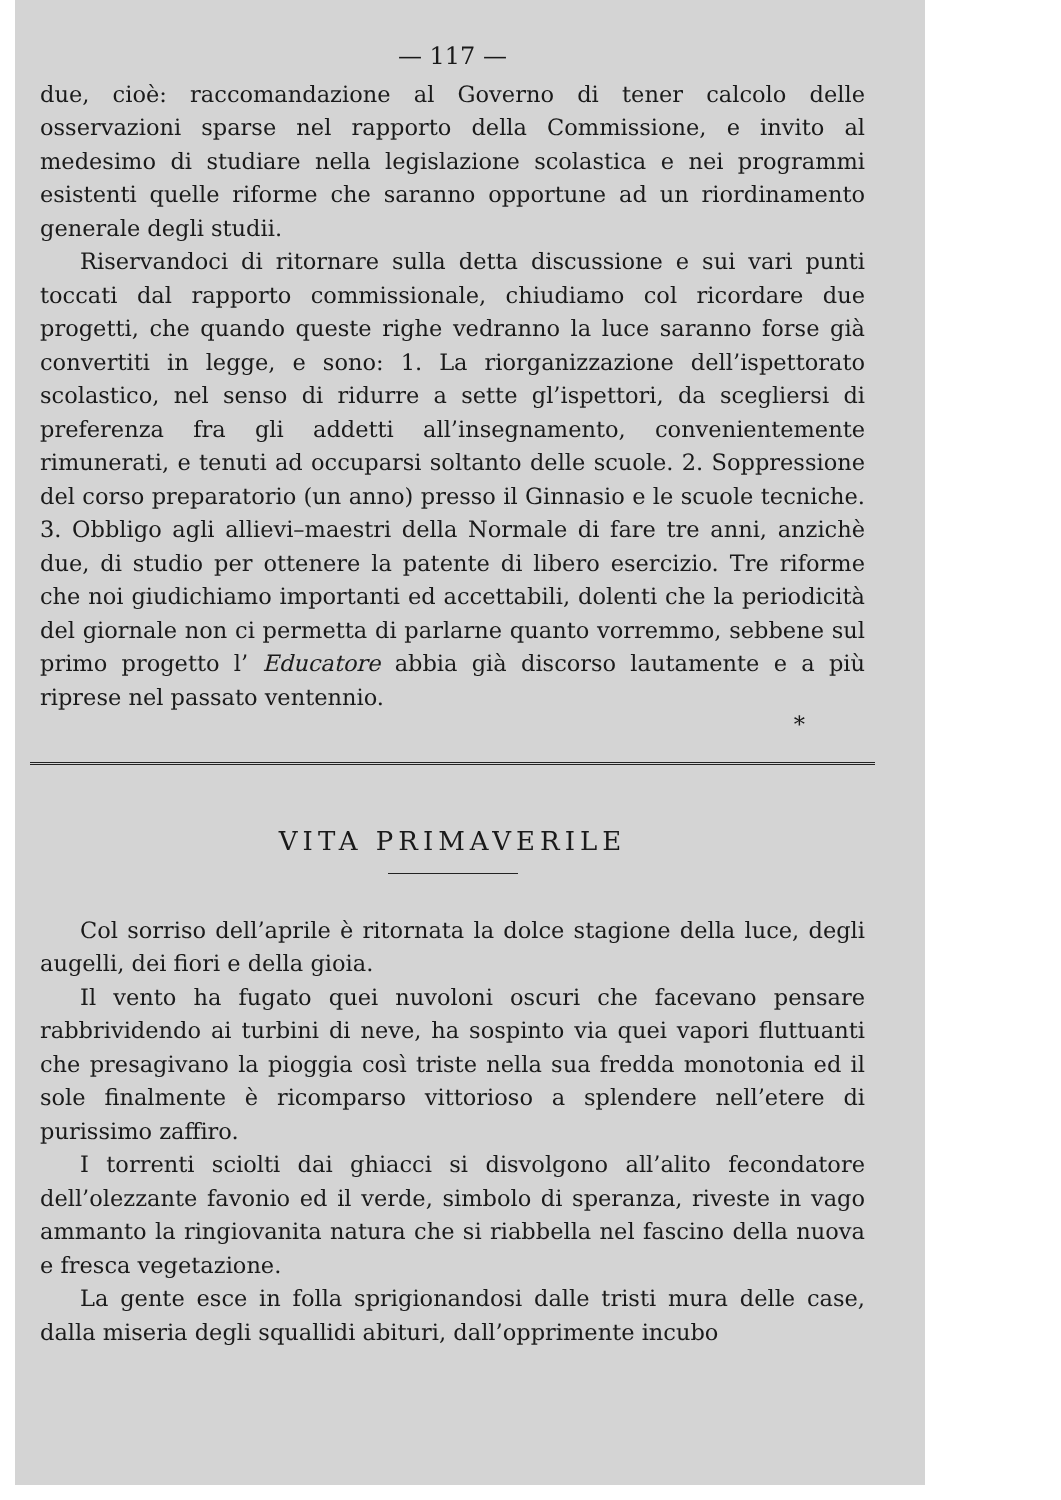— 117 —
due, cioè: raccomandazione al Governo di tener calcolo delle osservazioni sparse nel rapporto della Commissione, e invito al medesimo di studiare nella legislazione scolastica e nei programmi esistenti quelle riforme che saranno opportune ad un riordinamento generale degli studii.
Riservandoci di ritornare sulla detta discussione e sui vari punti toccati dal rapporto commissionale, chiudiamo col ricordare due progetti, che quando queste righe vedranno la luce saranno forse già convertiti in legge, e sono: 1. La riorganizzazione dell’ispettorato scolastico, nel senso di ridurre a sette gl’ispettori, da scegliersi di preferenza fra gli addetti all’insegnamento, convenientemente rimunerati, e tenuti ad occuparsi soltanto delle scuole. 2. Soppressione del corso preparatorio (un anno) presso il Ginnasio e le scuole tecniche. 3. Obbligo agli allievi–maestri della Normale di fare tre anni, anzichè due, di studio per ottenere la patente di libero esercizio. Tre riforme che noi giudichiamo importanti ed accettabili, dolenti che la periodicità del giornale non ci permetta di parlarne quanto vorremmo, sebbene sul primo progetto l’ Educatore abbia già discorso lautamente e a più riprese nel passato ventennio.
*
VITA PRIMAVERILE
Col sorriso dell’aprile è ritornata la dolce stagione della luce, degli augelli, dei fiori e della gioia.
Il vento ha fugato quei nuvoloni oscuri che facevano pensare rabbrividendo ai turbini di neve, ha sospinto via quei vapori fluttuanti che presagivano la pioggia così triste nella sua fredda monotonia ed il sole finalmente è ricomparso vittorioso a splendere nell’etere di purissimo zaffiro.
I torrenti sciolti dai ghiacci si disvolgono all’alito fecondatore dell’olezzante favonio ed il verde, simbolo di speranza, riveste in vago ammanto la ringiovanita natura che si riabbella nel fascino della nuova e fresca vegetazione.
La gente esce in folla sprigionandosi dalle tristi mura delle case, dalla miseria degli squallidi abituri, dall’opprimente incubo